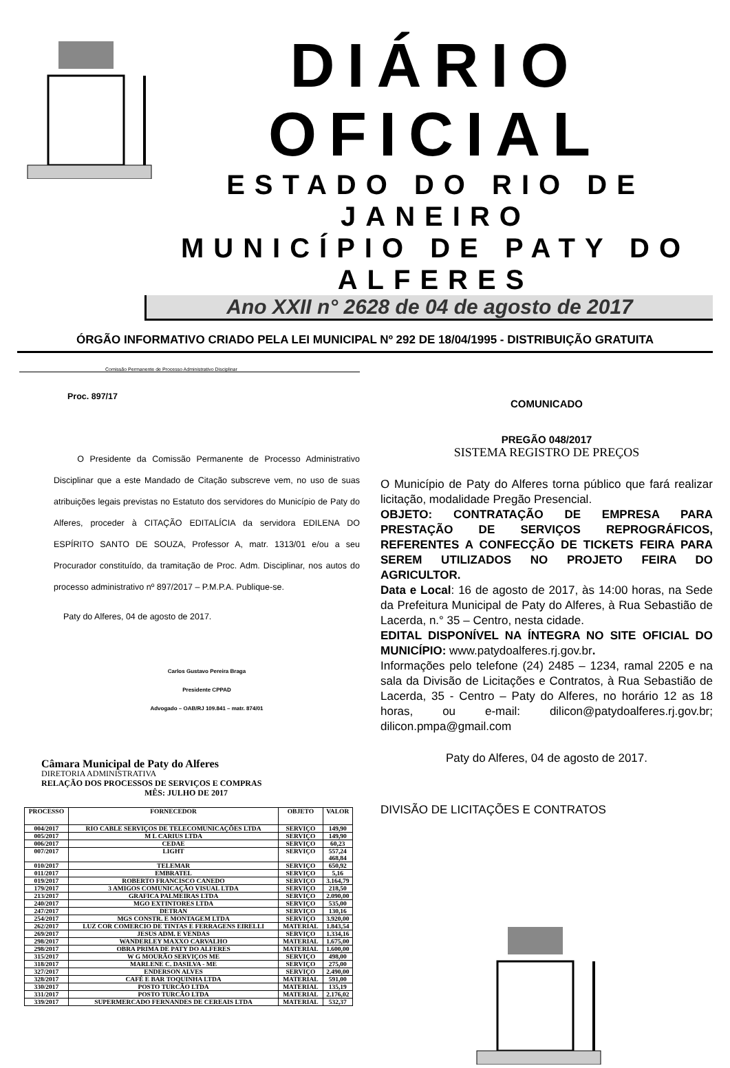DIÁRIO OFICIAL
ESTADO DO RIO DE JANEIRO
MUNICÍPIO DE PATY DO ALFERES
Ano XXII n° 2628 de 04 de agosto de 2017
ÓRGÃO INFORMATIVO CRIADO PELA LEI MUNICIPAL Nº 292 DE 18/04/1995 - DISTRIBUIÇÃO GRATUITA
Comissão Permanente de Processo Administrativo Disciplinar
Proc. 897/17
O Presidente da Comissão Permanente de Processo Administrativo Disciplinar que a este Mandado de Citação subscreve vem, no uso de suas atribuições legais previstas no Estatuto dos servidores do Município de Paty do Alferes, proceder à CITAÇÃO EDITALÍCIA da servidora EDILENA DO ESPÍRITO SANTO DE SOUZA, Professor A, matr. 1313/01 e/ou a seu Procurador constituído, da tramitação de Proc. Adm. Disciplinar, nos autos do processo administrativo nº 897/2017 – P.M.P.A. Publique-se.
Paty do Alferes, 04 de agosto de 2017.
Carlos Gustavo Pereira Braga
Presidente CPPAD
Advogado – OAB/RJ 109.841 – matr. 874/01
Câmara Municipal de Paty do Alferes
DIRETORIA ADMINISTRATIVA
RELAÇÃO DOS PROCESSOS DE SERVIÇOS E COMPRAS
MÊS: JULHO DE 2017
| PROCESSO | FORNECEDOR | OBJETO | VALOR |
| --- | --- | --- | --- |
| 004/2017 | RIO CABLE SERVIÇOS DE TELECOMUNICAÇÕES LTDA | SERVIÇO | 149,90 |
| 005/2017 | M L CARIUS LTDA | SERVIÇO | 149,90 |
| 006/2017 | CEDAE | SERVIÇO | 60,23 |
| 007/2017 | LIGHT | SERVIÇO | 557,24 468,84 |
| 010/2017 | TELEMAR | SERVIÇO | 650,92 |
| 011/2017 | EMBRATEL | SERVIÇO | 5,16 |
| 019/2017 | ROBERTO FRANCISCO CANEDO | SERVIÇO | 3.164,79 |
| 179/2017 | 3 AMIGOS COMUNICAÇÃO VISUAL LTDA | SERVIÇO | 218,50 |
| 213/2017 | GRAFICA PALMEIRAS LTDA | SERVIÇO | 2.090,00 |
| 240/2017 | MGO EXTINTORES LTDA | SERVIÇO | 535,00 |
| 247/2017 | DETRAN | SERVIÇO | 130,16 |
| 254/2017 | MGS CONSTR. E MONTAGEM LTDA | SERVIÇO | 3.920,00 |
| 262/2017 | LUZ COR COMERCIO DE TINTAS E FERRAGENS EIRELLI | MATERIAL | 1.843,54 |
| 269/2017 | JESUS ADM. E VENDAS | SERVIÇO | 1.334,16 |
| 298/2017 | WANDERLEY MAXXO CARVALHO | MATERIAL | 1.675,00 |
| 298/2017 | OBRA PRIMA DE PATY DO ALFERES | MATERIAL | 1.600,00 |
| 315/2017 | W G MOURÃO SERVIÇOS ME | SERVIÇO | 498,00 |
| 318/2017 | MARLENE C. DASILVA - ME | SERVIÇO | 275,00 |
| 327/2017 | ENDERSON ALVES | SERVIÇO | 2.490,00 |
| 328/2017 | CAFÉ E BAR TOQUINHA LTDA | MATERIAL | 591,00 |
| 330/2017 | POSTO TURCÃO LTDA | MATERIAL | 135,19 |
| 331/2017 | POSTO TURCÃO LTDA | MATERIAL | 2.176,02 |
| 339/2017 | SUPERMERCADO FERNANDES DE CEREAIS LTDA | MATERIAL | 532,37 |
COMUNICADO
PREGÃO 048/2017
SISTEMA REGISTRO DE PREÇOS
O Município de Paty do Alferes torna público que fará realizar licitação, modalidade Pregão Presencial.
OBJETO: CONTRATAÇÃO DE EMPRESA PARA PRESTAÇÃO DE SERVIÇOS REPROGRÁFICOS, REFERENTES A CONFECÇÃO DE TICKETS FEIRA PARA SEREM UTILIZADOS NO PROJETO FEIRA DO AGRICULTOR.
Data e Local: 16 de agosto de 2017, às 14:00 horas, na Sede da Prefeitura Municipal de Paty do Alferes, à Rua Sebastião de Lacerda, n.° 35 – Centro, nesta cidade.
EDITAL DISPONÍVEL NA ÍNTEGRA NO SITE OFICIAL DO MUNICÍPIO: www.patydoalferes.rj.gov.br.
Informações pelo telefone (24) 2485 – 1234, ramal 2205 e na sala da Divisão de Licitações e Contratos, à Rua Sebastião de Lacerda, 35 - Centro – Paty do Alferes, no horário 12 as 18 horas, ou e-mail: dilicon@patydoalferes.rj.gov.br; dilicon.pmpa@gmail.com
Paty do Alferes, 04 de agosto de 2017.
DIVISÃO DE LICITAÇÕES E CONTRATOS